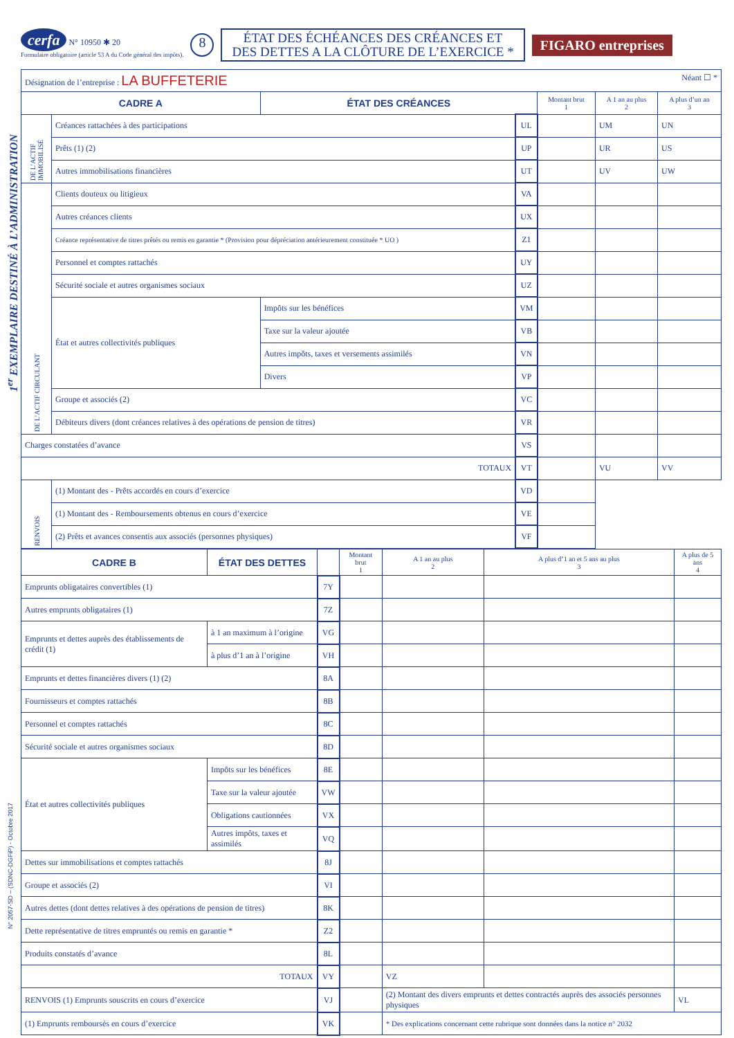1<sup>er</sup> EXEMPLAIRE DESTINÉ À L’ADMINISTRATION
N° 2057-SD – (SDNC-DGFiP) - Octobre 2017
cerfa N° 10950 ✱ 20
Formulaire obligatoire (article 53 A du Code général des impôts).
8
ÉTAT DES ÉCHÉANCES DES CRÉANCES ET
DES DETTES A LA CLÔTURE DE L’EXERCICE *
FIGARO entreprises
| Désignation de l’entreprise : LA BUFFETERIE Néant ☐ * | | | | | | |
| CADRE A | | ÉTAT DES CRÉANCES | | Montant brut 1 | A 1 an au plus 2 | A plus d’un an 3 |
| DE L’ACTIF IMMOBILISÉ | Créances rattachées à des participations | | UL | | UM | UN |
| | Prêts (1) (2) | | UP | | UR | US |
| | Autres immobilisations financières | | UT | | UV | UW |
| DE L’ACTIF CIRCULANT | Clients douteux ou litigieux | | VA | | | |
| | Autres créances clients | | UX | | | |
| | Créance représentative de titres prêtés ou remis en garantie * (Provision pour dépréciation antérieurement constituée * UO ) | | Z1 | | | |
| | Personnel et comptes rattachés | | UY | | | |
| | Sécurité sociale et autres organismes sociaux | | UZ | | | |
| | État et autres collectivités publiques | Impôts sur les bénéfices | VM | | | |
| | | Taxe sur la valeur ajoutée | VB | | | |
| | | Autres impôts, taxes et versements assimilés | VN | | | |
| | | Divers | VP | | | |
| | Groupe et associés (2) | | VC | | | |
| | Débiteurs divers (dont créances relatives à des opérations de pension de titres) | | VR | | | |
| Charges constatées d’avance | | | VS | | | |
| TOTAUX | | | VT | | VU | VV |
| RENVOIS | (1) Montant des - Prêts accordés en cours d’exercice | | VD | | | |
| | (1) Montant des - Remboursements obtenus en cours d’exercice | | VE | | | |
| | (2) Prêts et avances consentis aux associés (personnes physiques) | | VF | | | |
| CADRE B | ÉTAT DES DETTES | | | Montant brut 1 | A 1 an au plus 2 | A plus d’1 an et 5 ans au plus 3 | A plus de 5 ans 4 |
| --- | --- | --- | --- | --- | --- | --- | --- |
| Emprunts obligataires convertibles (1) | | | 7Y | | | | |
| Autres emprunts obligataires (1) | | | 7Z | | | | |
| Emprunts et dettes auprès des établissements de crédit (1) | | à 1 an maximum à l’origine | VG | | | | |
| | | à plus d’1 an à l’origine | VH | | | | |
| Emprunts et dettes financières divers (1) (2) | | | 8A | | | | |
| Fournisseurs et comptes rattachés | | | 8B | | | | |
| Personnel et comptes rattachés | | | 8C | | | | |
| Sécurité sociale et autres organismes sociaux | | | 8D | | | | |
| État et autres collectivités publiques | Impôts sur les bénéfices | | 8E | | | | |
| | Taxe sur la valeur ajoutée | | VW | | | | |
| | Obligations cautionnées | | VX | | | | |
| | Autres impôts, taxes et assimilés | | VQ | | | | |
| Dettes sur immobilisations et comptes rattachés | | | 8J | | | | |
| Groupe et associés (2) | | | VI | | | | |
| Autres dettes (dont dettes relatives à des opérations de pension de titres) | | | 8K | | | | |
| Dette représentative de titres empruntés ou remis en garantie * | | | Z2 | | | | |
| Produits constatés d’avance | | | 8L | | | | |
| TOTAUX | | | VY | | VZ | | |
| RENVOIS (1) Emprunts souscrits en cours d’exercice | | | VJ | | (2) Montant des divers emprunts et dettes contractés auprès des associés personnes physiques | | VL |
| (1) Emprunts remboursés en cours d’exercice | | | VK | | * Des explications concernant cette rubrique sont données dans la notice n° 2032 | | |